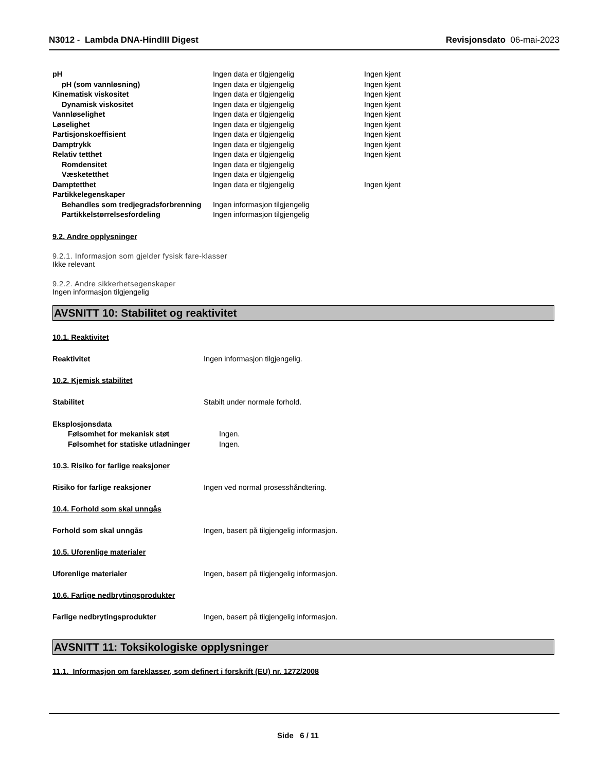N3012 - Lambda DNA-HindIII Digest
Revisjonsdato 06-mai-2023
| pH | Ingen data er tilgjengelig | Ingen kjent |
| pH (som vannløsning) | Ingen data er tilgjengelig | Ingen kjent |
| Kinematisk viskositet | Ingen data er tilgjengelig | Ingen kjent |
| Dynamisk viskositet | Ingen data er tilgjengelig | Ingen kjent |
| Vannløselighet | Ingen data er tilgjengelig | Ingen kjent |
| Løselighet | Ingen data er tilgjengelig | Ingen kjent |
| Partisjonskoeffisient | Ingen data er tilgjengelig | Ingen kjent |
| Damptrykk | Ingen data er tilgjengelig | Ingen kjent |
| Relativ tetthet | Ingen data er tilgjengelig | Ingen kjent |
| Romdensitet | Ingen data er tilgjengelig | |
| Væsketetthet | Ingen data er tilgjengelig | |
| Damptetthet | Ingen data er tilgjengelig | Ingen kjent |
| Partikkelegenskaper | | |
| Behandles som tredjegradsforbrenning | Ingen informasjon tilgjengelig | |
| Partikkelstørrelsesfordeling | Ingen informasjon tilgjengelig | |
9.2. Andre opplysninger
9.2.1. Informasjon som gjelder fysisk fare-klasser
Ikke relevant
9.2.2. Andre sikkerhetsegenskaper
Ingen informasjon tilgjengelig
AVSNITT 10: Stabilitet og reaktivitet
10.1. Reaktivitet
Reaktivitet Ingen informasjon tilgjengelig.
10.2. Kjemisk stabilitet
Stabilitet Stabilt under normale forhold.
| Eksplosjonsdata | |
| Følsomhet for mekanisk støt | Ingen. |
| Følsomhet for statiske utladninger | Ingen. |
10.3. Risiko for farlige reaksjoner
Risiko for farlige reaksjoner Ingen ved normal prosesshåndtering.
10.4. Forhold som skal unngås
Forhold som skal unngås Ingen, basert på tilgjengelig informasjon.
10.5. Uforenlige materialer
Uforenlige materialer Ingen, basert på tilgjengelig informasjon.
10.6. Farlige nedbrytingsprodukter
Farlige nedbrytingsprodukter Ingen, basert på tilgjengelig informasjon.
AVSNITT 11: Toksikologiske opplysninger
11.1. Informasjon om fareklasser, som definert i forskrift (EU) nr. 1272/2008
Side 6 / 11